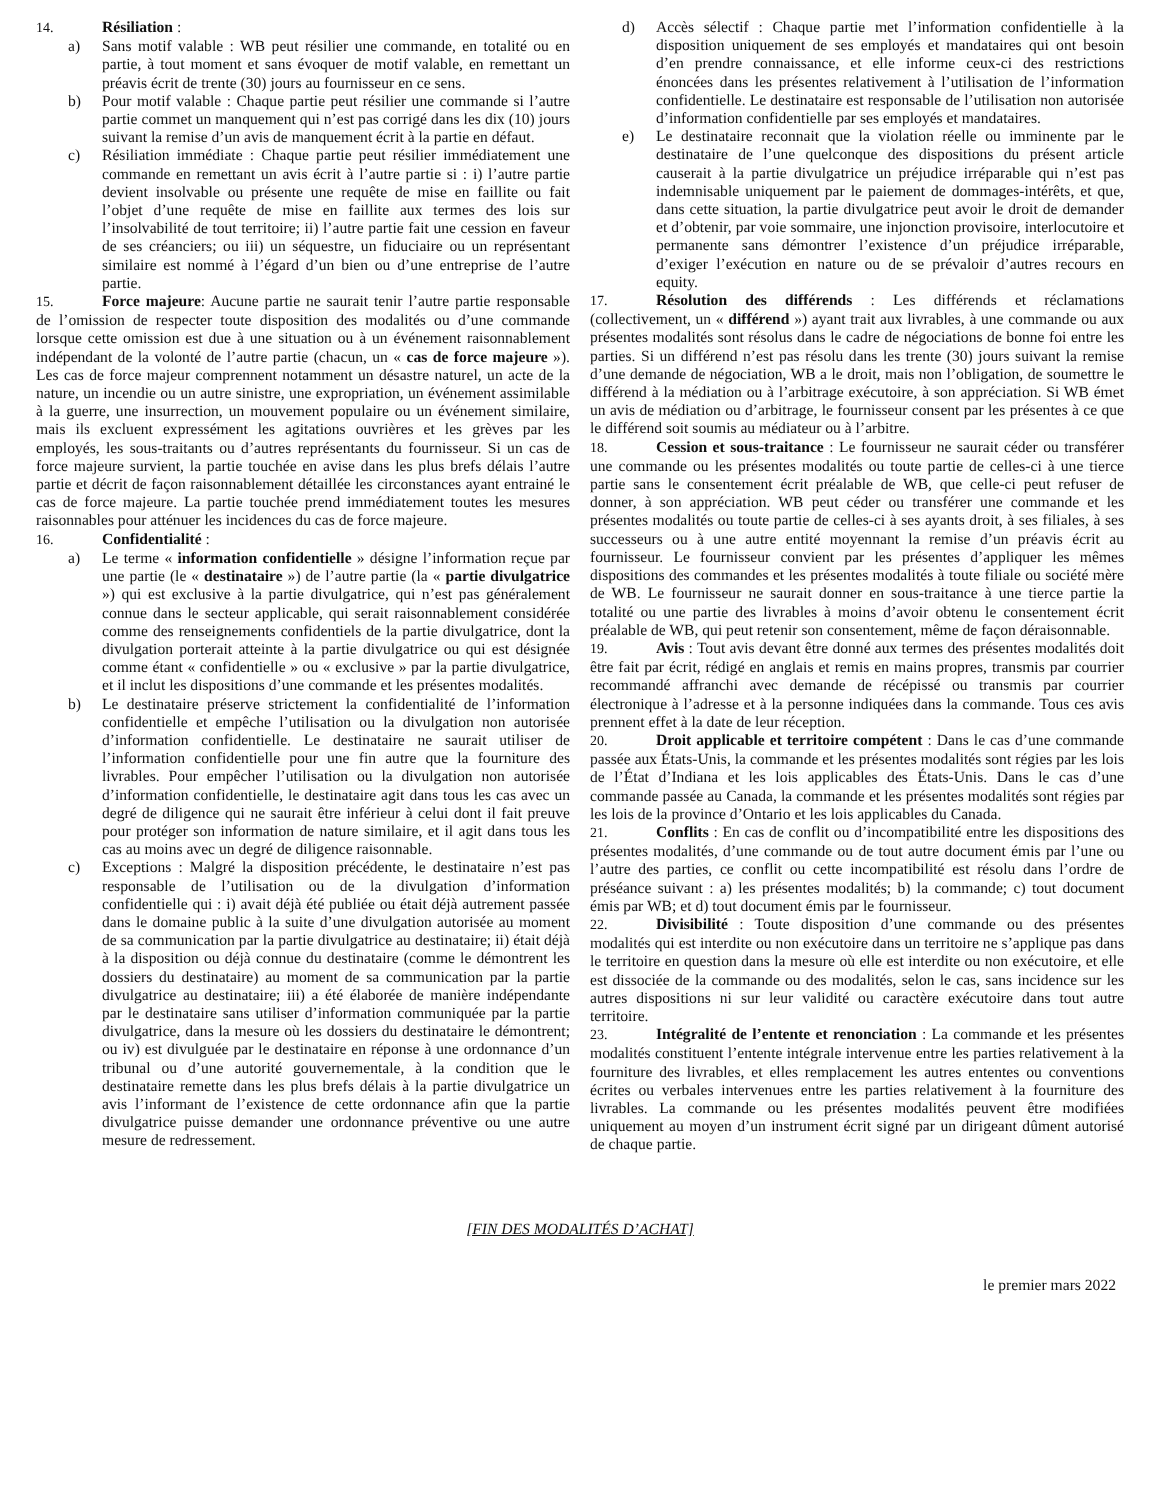14. Résiliation :
a) Sans motif valable : WB peut résilier une commande, en totalité ou en partie, à tout moment et sans évoquer de motif valable, en remettant un préavis écrit de trente (30) jours au fournisseur en ce sens.
b) Pour motif valable : Chaque partie peut résilier une commande si l’autre partie commet un manquement qui n’est pas corrigé dans les dix (10) jours suivant la remise d’un avis de manquement écrit à la partie en défaut.
c) Résiliation immédiate : Chaque partie peut résilier immédiatement une commande en remettant un avis écrit à l’autre partie si : i) l’autre partie devient insolvable ou présente une requête de mise en faillite ou fait l’objet d’une requête de mise en faillite aux termes des lois sur l’insolvabilité de tout territoire; ii) l’autre partie fait une cession en faveur de ses créanciers; ou iii) un séquestre, un fiduciaire ou un représentant similaire est nommé à l’égard d’un bien ou d’une entreprise de l’autre partie.
15. Force majeure: Aucune partie ne saurait tenir l’autre partie responsable de l’omission de respecter toute disposition des modalités ou d’une commande lorsque cette omission est due à une situation ou à un événement raisonnablement indépendant de la volonté de l’autre partie (chacun, un « cas de force majeure »). Les cas de force majeur comprennent notamment un désastre naturel, un acte de la nature, un incendie ou un autre sinistre, une expropriation, un événement assimilable à la guerre, une insurrection, un mouvement populaire ou un événement similaire, mais ils excluent expressément les agitations ouvrières et les grèves par les employés, les sous-traitants ou d’autres représentants du fournisseur. Si un cas de force majeure survient, la partie touchée en avise dans les plus brefs délais l’autre partie et décrit de façon raisonnablement détaillée les circonstances ayant entrainé le cas de force majeure. La partie touchée prend immédiatement toutes les mesures raisonnables pour atténuer les incidences du cas de force majeure.
16. Confidentialité :
a) Le terme « information confidentielle » désigne l’information reçue par une partie (le « destinataire ») de l’autre partie (la « partie divulgatrice ») qui est exclusive à la partie divulgatrice, qui n’est pas généralement connue dans le secteur applicable, qui serait raisonnablement considérée comme des renseignements confidentiels de la partie divulgatrice, dont la divulgation porterait atteinte à la partie divulgatrice ou qui est désignée comme étant « confidentielle » ou « exclusive » par la partie divulgatrice, et il inclut les dispositions d’une commande et les présentes modalités.
b) Le destinataire préserve strictement la confidentialité de l’information confidentielle et empêche l’utilisation ou la divulgation non autorisée d’information confidentielle. Le destinataire ne saurait utiliser de l’information confidentielle pour une fin autre que la fourniture des livrables. Pour empêcher l’utilisation ou la divulgation non autorisée d’information confidentielle, le destinataire agit dans tous les cas avec un degré de diligence qui ne saurait être inférieur à celui dont il fait preuve pour protéger son information de nature similaire, et il agit dans tous les cas au moins avec un degré de diligence raisonnable.
c) Exceptions : Malgré la disposition précédente, le destinataire n’est pas responsable de l’utilisation ou de la divulgation d’information confidentielle qui : i) avait déjà été publiée ou était déjà autrement passée dans le domaine public à la suite d’une divulgation autorisée au moment de sa communication par la partie divulgatrice au destinataire; ii) était déjà à la disposition ou déjà connue du destinataire (comme le démontrent les dossiers du destinataire) au moment de sa communication par la partie divulgatrice au destinataire; iii) a été élaborée de manière indépendante par le destinataire sans utiliser d’information communiquée par la partie divulgatrice, dans la mesure où les dossiers du destinataire le démontrent; ou iv) est divulguée par le destinataire en réponse à une ordonnance d’un tribunal ou d’une autorité gouvernementale, à la condition que le destinataire remette dans les plus brefs délais à la partie divulgatrice un avis l’informant de l’existence de cette ordonnance afin que la partie divulgatrice puisse demander une ordonnance préventive ou une autre mesure de redressement.
d) Accès sélectif : Chaque partie met l’information confidentielle à la disposition uniquement de ses employés et mandataires qui ont besoin d’en prendre connaissance, et elle informe ceux-ci des restrictions énoncées dans les présentes relativement à l’utilisation de l’information confidentielle. Le destinataire est responsable de l’utilisation non autorisée d’information confidentielle par ses employés et mandataires.
e) Le destinataire reconnait que la violation réelle ou imminente par le destinataire de l’une quelconque des dispositions du présent article causerait à la partie divulgatrice un préjudice irréparable qui n’est pas indemnisable uniquement par le paiement de dommages-intérêts, et que, dans cette situation, la partie divulgatrice peut avoir le droit de demander et d’obtenir, par voie sommaire, une injonction provisoire, interlocutoire et permanente sans démontrer l’existence d’un préjudice irréparable, d’exiger l’exécution en nature ou de se prévaloir d’autres recours en equity.
17. Résolution des différends : Les différends et réclamations (collectivement, un « différend ») ayant trait aux livrables, à une commande ou aux présentes modalités sont résolus dans le cadre de négociations de bonne foi entre les parties. Si un différend n’est pas résolu dans les trente (30) jours suivant la remise d’une demande de négociation, WB a le droit, mais non l’obligation, de soumettre le différend à la médiation ou à l’arbitrage exécutoire, à son appréciation. Si WB émet un avis de médiation ou d’arbitrage, le fournisseur consent par les présentes à ce que le différend soit soumis au médiateur ou à l’arbitre.
18. Cession et sous-traitance : Le fournisseur ne saurait céder ou transférer une commande ou les présentes modalités ou toute partie de celles-ci à une tierce partie sans le consentement écrit préalable de WB, que celle-ci peut refuser de donner, à son appréciation. WB peut céder ou transférer une commande et les présentes modalités ou toute partie de celles-ci à ses ayants droit, à ses filiales, à ses successeurs ou à une autre entité moyennant la remise d’un préavis écrit au fournisseur. Le fournisseur convient par les présentes d’appliquer les mêmes dispositions des commandes et les présentes modalités à toute filiale ou société mère de WB. Le fournisseur ne saurait donner en sous-traitance à une tierce partie la totalité ou une partie des livrables à moins d’avoir obtenu le consentement écrit préalable de WB, qui peut retenir son consentement, même de façon déraisonnable.
19. Avis : Tout avis devant être donné aux termes des présentes modalités doit être fait par écrit, rédigé en anglais et remis en mains propres, transmis par courrier recommandé affranchi avec demande de récépissé ou transmis par courrier électronique à l’adresse et à la personne indiquées dans la commande. Tous ces avis prennent effet à la date de leur réception.
20. Droit applicable et territoire compétent : Dans le cas d’une commande passée aux États-Unis, la commande et les présentes modalités sont régies par les lois de l’État d’Indiana et les lois applicables des États-Unis. Dans le cas d’une commande passée au Canada, la commande et les présentes modalités sont régies par les lois de la province d’Ontario et les lois applicables du Canada.
21. Conflits : En cas de conflit ou d’incompatibilité entre les dispositions des présentes modalités, d’une commande ou de tout autre document émis par l’une ou l’autre des parties, ce conflit ou cette incompatibilité est résolu dans l’ordre de préséance suivant : a) les présentes modalités; b) la commande; c) tout document émis par WB; et d) tout document émis par le fournisseur.
22. Divisibilité : Toute disposition d’une commande ou des présentes modalités qui est interdite ou non exécutoire dans un territoire ne s’applique pas dans le territoire en question dans la mesure où elle est interdite ou non exécutoire, et elle est dissociée de la commande ou des modalités, selon le cas, sans incidence sur les autres dispositions ni sur leur validité ou caractère exécutoire dans tout autre territoire.
23. Intégralité de l’entente et renonciation : La commande et les présentes modalités constituent l’entente intégrale intervenue entre les parties relativement à la fourniture des livrables, et elles remplacement les autres ententes ou conventions écrites ou verbales intervenues entre les parties relativement à la fourniture des livrables. La commande ou les présentes modalités peuvent être modifiées uniquement au moyen d’un instrument écrit signé par un dirigeant dûment autorisé de chaque partie.
[FIN DES MODALITÉS D’ACHAT]
le premier mars 2022